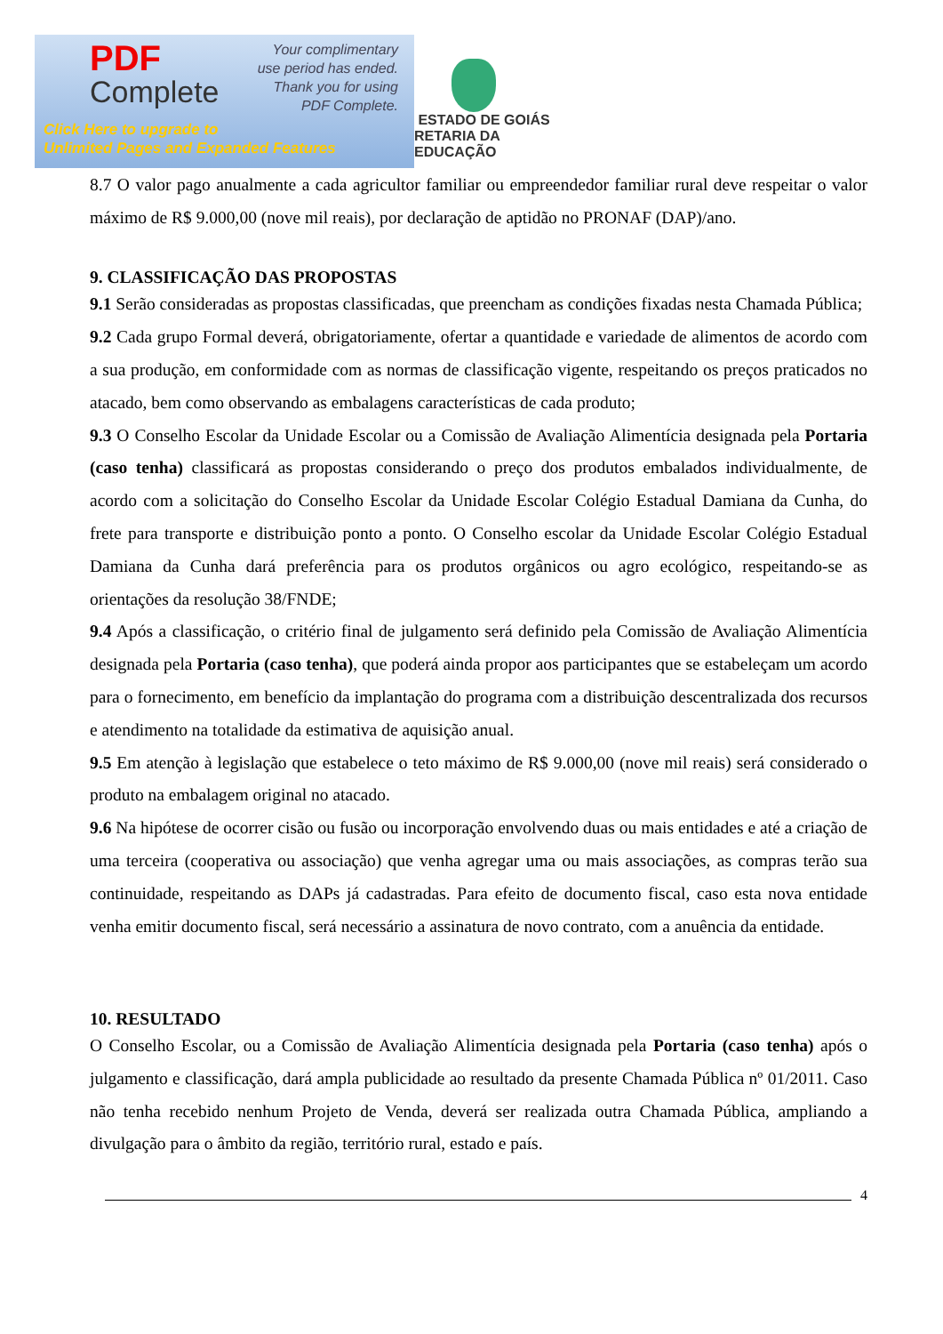PDF
Complete
Your complimentary
use period has ended.
Thank you for using
PDF Complete.
Click Here to upgrade to
Unlimited Pages and Expanded Features
ESTADO DE GOIÁS
RETARIA DA EDUCAÇÃO
8.7 O valor pago anualmente a cada agricultor familiar ou empreendedor familiar rural deve respeitar o valor máximo de R$ 9.000,00 (nove mil reais), por declaração de aptidão no PRONAF (DAP)/ano.
9. CLASSIFICAÇÃO DAS PROPOSTAS
9.1 Serão consideradas as propostas classificadas, que preencham as condições fixadas nesta Chamada Pública;
9.2 Cada grupo Formal deverá, obrigatoriamente, ofertar a quantidade e variedade de alimentos de acordo com a sua produção, em conformidade com as normas de classificação vigente, respeitando os preços praticados no atacado, bem como observando as embalagens características de cada produto;
9.3 O Conselho Escolar da Unidade Escolar ou a Comissão de Avaliação Alimentícia designada pela Portaria (caso tenha) classificará as propostas considerando o preço dos produtos embalados individualmente, de acordo com a solicitação do Conselho Escolar da Unidade Escolar Colégio Estadual Damiana da Cunha, do frete para transporte e distribuição ponto a ponto. O Conselho escolar da Unidade Escolar Colégio Estadual Damiana da Cunha dará preferência para os produtos orgânicos ou agro ecológico, respeitando-se as orientações da resolução 38/FNDE;
9.4 Após a classificação, o critério final de julgamento será definido pela Comissão de Avaliação Alimentícia designada pela Portaria (caso tenha), que poderá ainda propor aos participantes que se estabeleçam um acordo para o fornecimento, em benefício da implantação do programa com a distribuição descentralizada dos recursos e atendimento na totalidade da estimativa de aquisição anual.
9.5 Em atenção à legislação que estabelece o teto máximo de R$ 9.000,00 (nove mil reais) será considerado o produto na embalagem original no atacado.
9.6 Na hipótese de ocorrer cisão ou fusão ou incorporação envolvendo duas ou mais entidades e até a criação de uma terceira (cooperativa ou associação) que venha agregar uma ou mais associações, as compras terão sua continuidade, respeitando as DAPs já cadastradas. Para efeito de documento fiscal, caso esta nova entidade venha emitir documento fiscal, será necessário a assinatura de novo contrato, com a anuência da entidade.
10. RESULTADO
O Conselho Escolar, ou a Comissão de Avaliação Alimentícia designada pela Portaria (caso tenha) após o julgamento e classificação, dará ampla publicidade ao resultado da presente Chamada Pública nº 01/2011. Caso não tenha recebido nenhum Projeto de Venda, deverá ser realizada outra Chamada Pública, ampliando a divulgação para o âmbito da região, território rural, estado e país.
4